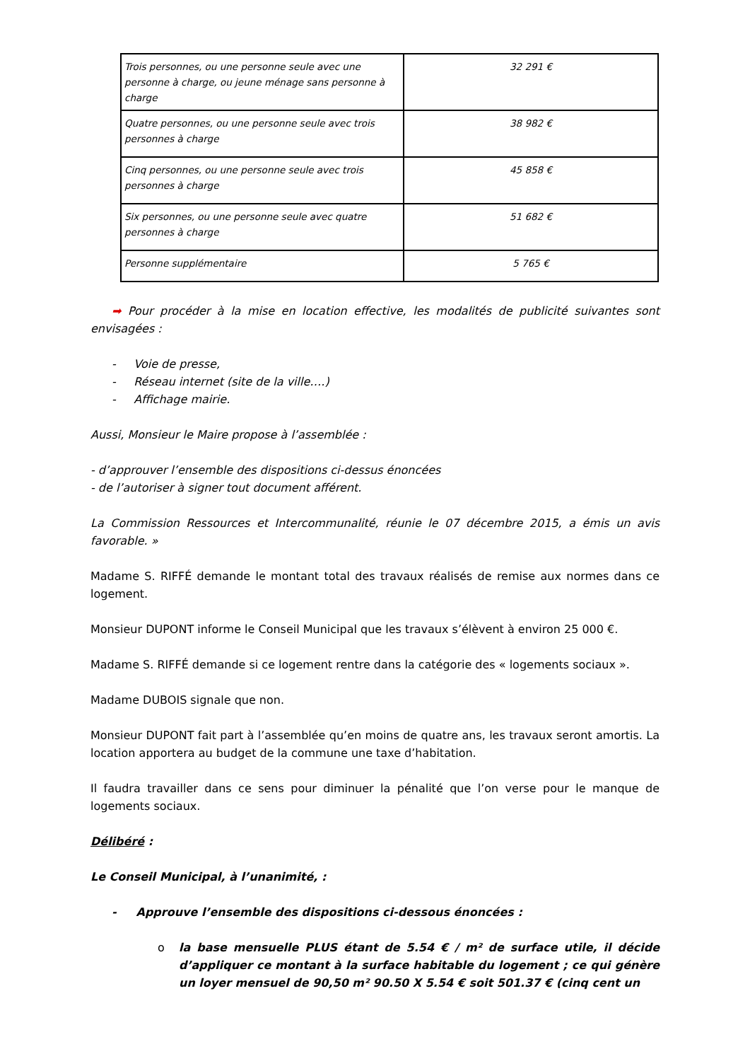| Trois personnes, ou une personne seule avec une personne à charge, ou jeune ménage sans personne à charge | 32 291 € |
| Quatre personnes, ou une personne seule avec trois personnes à charge | 38 982 € |
| Cinq personnes, ou une personne seule avec trois personnes à charge | 45 858 € |
| Six personnes, ou une personne seule avec quatre personnes à charge | 51 682 € |
| Personne supplémentaire | 5 765 € |
➡ Pour procéder à la mise en location effective, les modalités de publicité suivantes sont envisagées :
- Voie de presse,
- Réseau internet (site de la ville….)
- Affichage mairie.
Aussi, Monsieur le Maire propose à l’assemblée :
- d’approuver l’ensemble des dispositions ci-dessus énoncées
- de l’autoriser à signer tout document afférent.
La Commission Ressources et Intercommunalité, réunie le 07 décembre 2015, a émis un avis favorable. »
Madame S. RIFFÉ demande le montant total des travaux réalisés de remise aux normes dans ce logement.
Monsieur DUPONT informe le Conseil Municipal que les travaux s’élèvent à environ 25 000 €.
Madame S. RIFFÉ demande si ce logement rentre dans la catégorie des « logements sociaux ».
Madame DUBOIS signale que non.
Monsieur DUPONT fait part à l’assemblée qu’en moins de quatre ans, les travaux seront amortis. La location apportera au budget de la commune une taxe d’habitation.
Il faudra travailler dans ce sens pour diminuer la pénalité que l’on verse pour le manque de logements sociaux.
Délibéré :
Le Conseil Municipal, à l’unanimité, :
- Approuve l’ensemble des dispositions ci-dessous énoncées :
o la base mensuelle PLUS étant de 5.54 € / m² de surface utile, il décide d’appliquer ce montant à la surface habitable du logement ; ce qui génère un loyer mensuel de 90,50 m² 90.50 X 5.54 € soit 501.37 € (cinq cent un